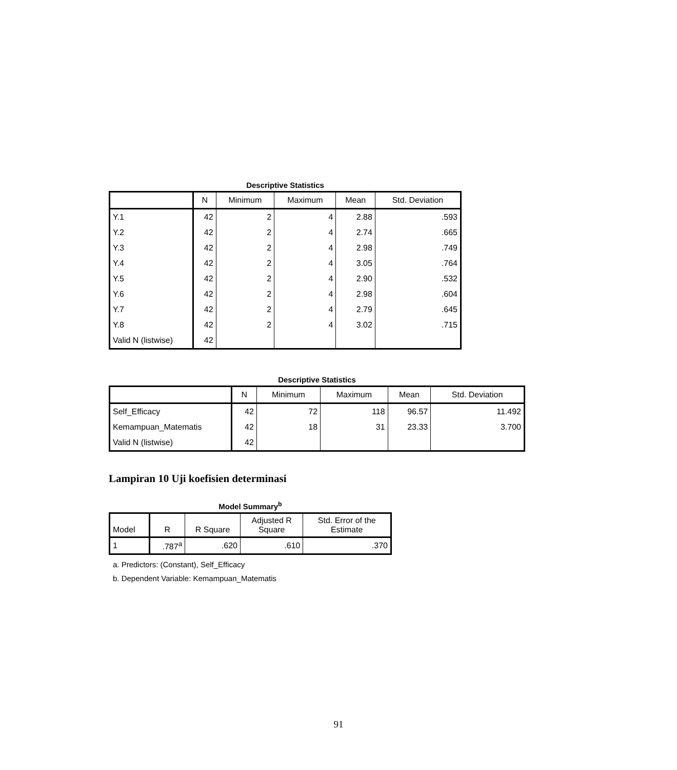Descriptive Statistics
| | N | Minimum | Maximum | Mean | Std. Deviation |
| --- | --- | --- | --- | --- | --- |
| Y.1 | 42 | 2 | 4 | 2.88 | .593 |
| Y.2 | 42 | 2 | 4 | 2.74 | .665 |
| Y.3 | 42 | 2 | 4 | 2.98 | .749 |
| Y.4 | 42 | 2 | 4 | 3.05 | .764 |
| Y.5 | 42 | 2 | 4 | 2.90 | .532 |
| Y.6 | 42 | 2 | 4 | 2.98 | .604 |
| Y.7 | 42 | 2 | 4 | 2.79 | .645 |
| Y.8 | 42 | 2 | 4 | 3.02 | .715 |
| Valid N (listwise) | 42 | | | | |
Descriptive Statistics
| | N | Minimum | Maximum | Mean | Std. Deviation |
| --- | --- | --- | --- | --- | --- |
| Self_Efficacy | 42 | 72 | 118 | 96.57 | 11.492 |
| Kemampuan_Matematis | 42 | 18 | 31 | 23.33 | 3.700 |
| Valid N (listwise) | 42 | | | | |
Lampiran 10 Uji koefisien determinasi
Model Summary<sup>b</sup>
| Model | R | R Square | Adjusted R Square | Std. Error of the Estimate |
| --- | --- | --- | --- | --- |
| 1 | .787<sup>a</sup> | .620 | .610 | .370 |
a. Predictors: (Constant), Self_Efficacy
b. Dependent Variable: Kemampuan_Matematis
91